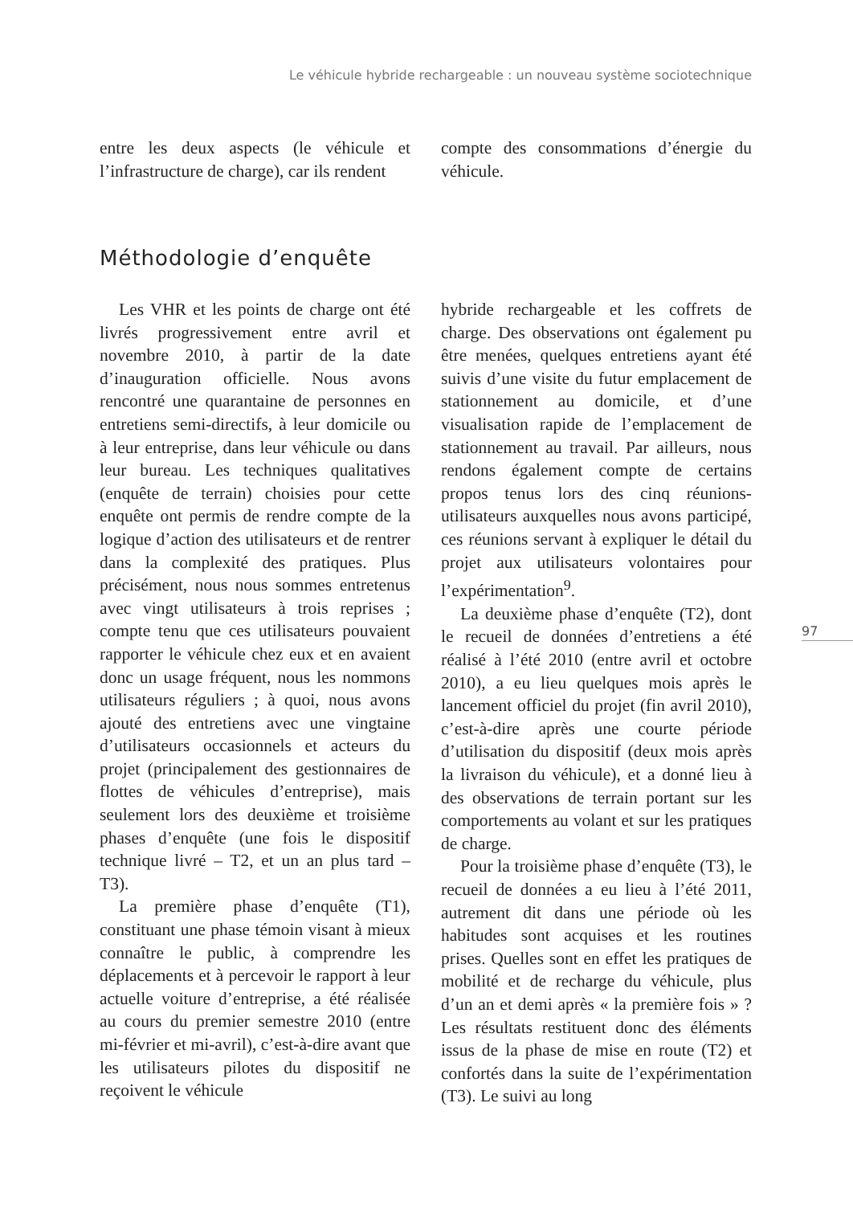Le véhicule hybride rechargeable : un nouveau système sociotechnique
entre les deux aspects (le véhicule et l’infrastructure de charge), car ils rendent
compte des consommations d’énergie du véhicule.
Méthodologie d’enquête
Les VHR et les points de charge ont été livrés progressivement entre avril et novembre 2010, à partir de la date d’inauguration officielle. Nous avons rencontré une quarantaine de personnes en entretiens semi-directifs, à leur domicile ou à leur entreprise, dans leur véhicule ou dans leur bureau. Les techniques qualitatives (enquête de terrain) choisies pour cette enquête ont permis de rendre compte de la logique d’action des utilisateurs et de rentrer dans la complexité des pratiques. Plus précisément, nous nous sommes entretenus avec vingt utilisateurs à trois reprises ; compte tenu que ces utilisateurs pouvaient rapporter le véhicule chez eux et en avaient donc un usage fréquent, nous les nommons utilisateurs réguliers ; à quoi, nous avons ajouté des entretiens avec une vingtaine d’utilisateurs occasionnels et acteurs du projet (principalement des gestionnaires de flottes de véhicules d’entreprise), mais seulement lors des deuxième et troisième phases d’enquête (une fois le dispositif technique livré – T2, et un an plus tard – T3).
La première phase d’enquête (T1), constituant une phase témoin visant à mieux connaître le public, à comprendre les déplacements et à percevoir le rapport à leur actuelle voiture d’entreprise, a été réalisée au cours du premier semestre 2010 (entre mi-février et mi-avril), c’est-à-dire avant que les utilisateurs pilotes du dispositif ne reçoivent le véhicule
hybride rechargeable et les coffrets de charge. Des observations ont également pu être menées, quelques entretiens ayant été suivis d’une visite du futur emplacement de stationnement au domicile, et d’une visualisation rapide de l’emplacement de stationnement au travail. Par ailleurs, nous rendons également compte de certains propos tenus lors des cinq réunions-utilisateurs auxquelles nous avons participé, ces réunions servant à expliquer le détail du projet aux utilisateurs volontaires pour l’expérimentation<sup>9</sup>.
La deuxième phase d’enquête (T2), dont le recueil de données d’entretiens a été réalisé à l’été 2010 (entre avril et octobre 2010), a eu lieu quelques mois après le lancement officiel du projet (fin avril 2010), c’est-à-dire après une courte période d’utilisation du dispositif (deux mois après la livraison du véhicule), et a donné lieu à des observations de terrain portant sur les comportements au volant et sur les pratiques de charge.
Pour la troisième phase d’enquête (T3), le recueil de données a eu lieu à l’été 2011, autrement dit dans une période où les habitudes sont acquises et les routines prises. Quelles sont en effet les pratiques de mobilité et de recharge du véhicule, plus d’un an et demi après « la première fois » ? Les résultats restituent donc des éléments issus de la phase de mise en route (T2) et confortés dans la suite de l’expérimentation (T3). Le suivi au long
97